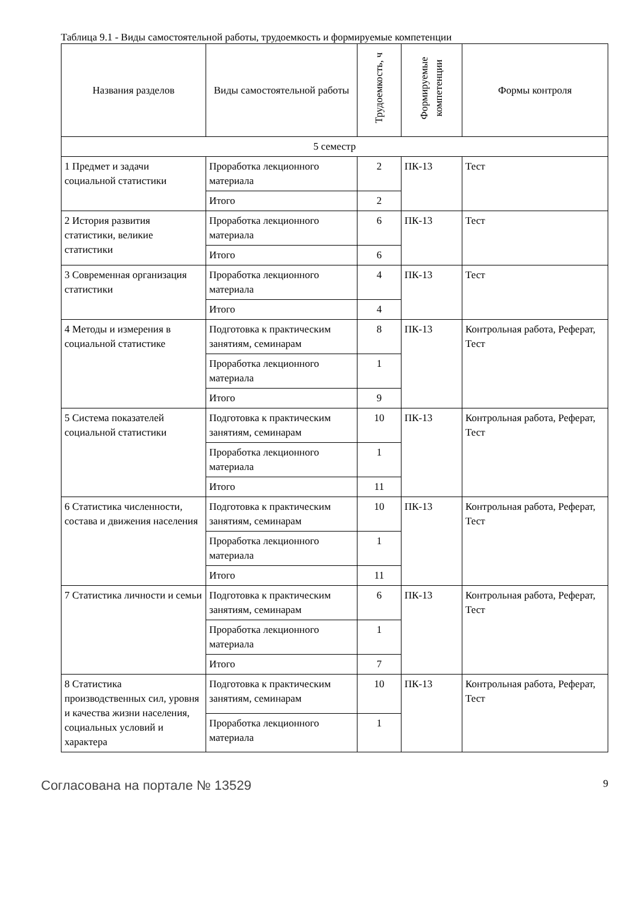Таблица 9.1 - Виды самостоятельной работы, трудоемкость и формируемые компетенции
| Названия разделов | Виды самостоятельной работы | Трудоемкость, ч | Формируемые компетенции | Формы контроля |
| --- | --- | --- | --- | --- |
| 5 семестр | | | | |
| 1 Предмет и задачи социальной статистики | Проработка лекционного материала | 2 | ПК-13 | Тест |
| | Итого | 2 | | |
| 2 История развития статистики, великие статистики | Проработка лекционного материала | 6 | ПК-13 | Тест |
| | Итого | 6 | | |
| 3 Современная организация статистики | Проработка лекционного материала | 4 | ПК-13 | Тест |
| | Итого | 4 | | |
| 4 Методы и измерения в социальной статистике | Подготовка к практическим занятиям, семинарам | 8 | ПК-13 | Контрольная работа, Реферат, Тест |
| | Проработка лекционного материала | 1 | | |
| | Итого | 9 | | |
| 5 Система показателей социальной статистики | Подготовка к практическим занятиям, семинарам | 10 | ПК-13 | Контрольная работа, Реферат, Тест |
| | Проработка лекционного материала | 1 | | |
| | Итого | 11 | | |
| 6 Статистика численности, состава и движения населения | Подготовка к практическим занятиям, семинарам | 10 | ПК-13 | Контрольная работа, Реферат, Тест |
| | Проработка лекционного материала | 1 | | |
| | Итого | 11 | | |
| 7 Статистика личности и семьи | Подготовка к практическим занятиям, семинарам | 6 | ПК-13 | Контрольная работа, Реферат, Тест |
| | Проработка лекционного материала | 1 | | |
| | Итого | 7 | | |
| 8 Статистика производственных сил, уровня и качества жизни населения, социальных условий и характера | Подготовка к практическим занятиям, семинарам | 10 | ПК-13 | Контрольная работа, Реферат, Тест |
| | Проработка лекционного материала | 1 | | |
Согласована на портале № 13529 9